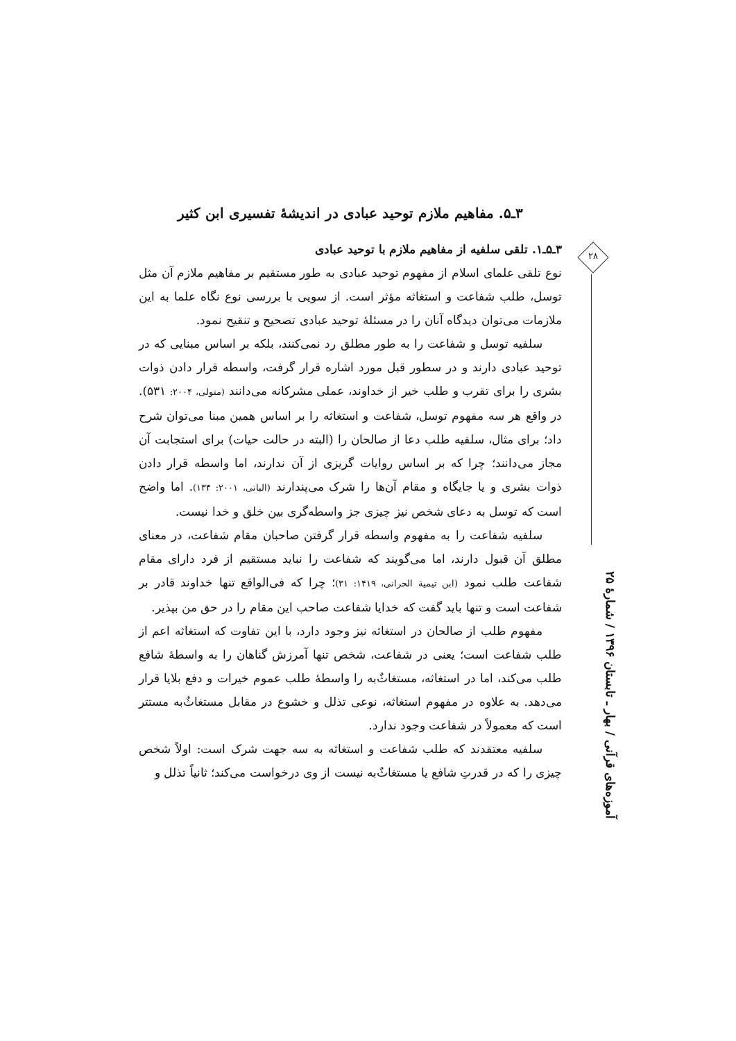۳ـ۵. مفاهیم ملازم توحید عبادی در اندیشهٔ تفسیری ابن کثیر
۳ـ۵ـ۱. تلقی سلفیه از مفاهیم ملازم با توحید عبادی
نوع تلقی علمای اسلام از مفهوم توحید عبادی به طور مستقیم بر مفاهیم ملازم آن مثل توسل، طلب شفاعت و استغاثه مؤثر است. از سویی با بررسی نوع نگاه علما به این ملازمات می‌توان دیدگاه آنان را در مسئلهٔ توحید عبادی تصحیح و تنقیح نمود.
سلفیه توسل و شفاعت را به طور مطلق رد نمی‌کنند، بلکه بر اساس مبنایی که در توحید عبادی دارند و در سطور قبل مورد اشاره قرار گرفت، واسطه قرار دادن ذوات بشری را برای تقرب و طلب خیر از خداوند، عملی مشرکانه می‌دانند (متولی، ۲۰۰۴: ۵۳۱). در واقع هر سه مفهوم توسل، شفاعت و استغاثه را بر اساس همین مبنا می‌توان شرح داد؛ برای مثال، سلفیه طلب دعا از صالحان را (البته در حالت حیات) برای استجابت آن مجاز می‌دانند؛ چرا که بر اساس روایات گریزی از آن ندارند، اما واسطه قرار دادن ذوات بشری و یا جایگاه و مقام آن‌ها را شرک می‌پندارند (البانی، ۲۰۰۱: ۱۳۴). اما واضح است که توسل به دعای شخص نیز چیزی جز واسطه‌گری بین خلق و خدا نیست.
سلفیه شفاعت را به مفهوم واسطه قرار گرفتن صاحبان مقام شفاعت، در معنای مطلق آن قبول دارند، اما می‌گویند که شفاعت را نباید مستقیم از فرد دارای مقام شفاعت طلب نمود (ابن تیمیة الحرانی، ۱۴۱۹: ۳۱)؛ چرا که فی‌الواقع تنها خداوند قادر بر شفاعت است و تنها باید گفت که خدایا شفاعت صاحب این مقام را در حق من بپذیر.
مفهوم طلب از صالحان در استغاثه نیز وجود دارد، با این تفاوت که استغاثه اعم از طلب شفاعت است؛ یعنی در شفاعت، شخص تنها آمرزش گناهان را به واسطهٔ شافع طلب می‌کند، اما در استغاثه، مستغاثٌ‌به را واسطهٔ طلب عموم خیرات و دفع بلایا قرار می‌دهد. به علاوه در مفهوم استغاثه، نوعی تذلل و خشوع در مقابل مستغاثٌ‌به مستتر است که معمولاً در شفاعت وجود ندارد.
سلفیه معتقدند که طلب شفاعت و استغاثه به سه جهت شرک است: اولاً شخص چیزی را که در قدرتِ شافع یا مستغاثٌ‌به نیست از وی درخواست می‌کند؛ ثانیاً تذلل و
۲۸
آموزه‌های قرآنی / بهار ـ تابستان ۱۳۹۶ / شمارهٔ ۲۵